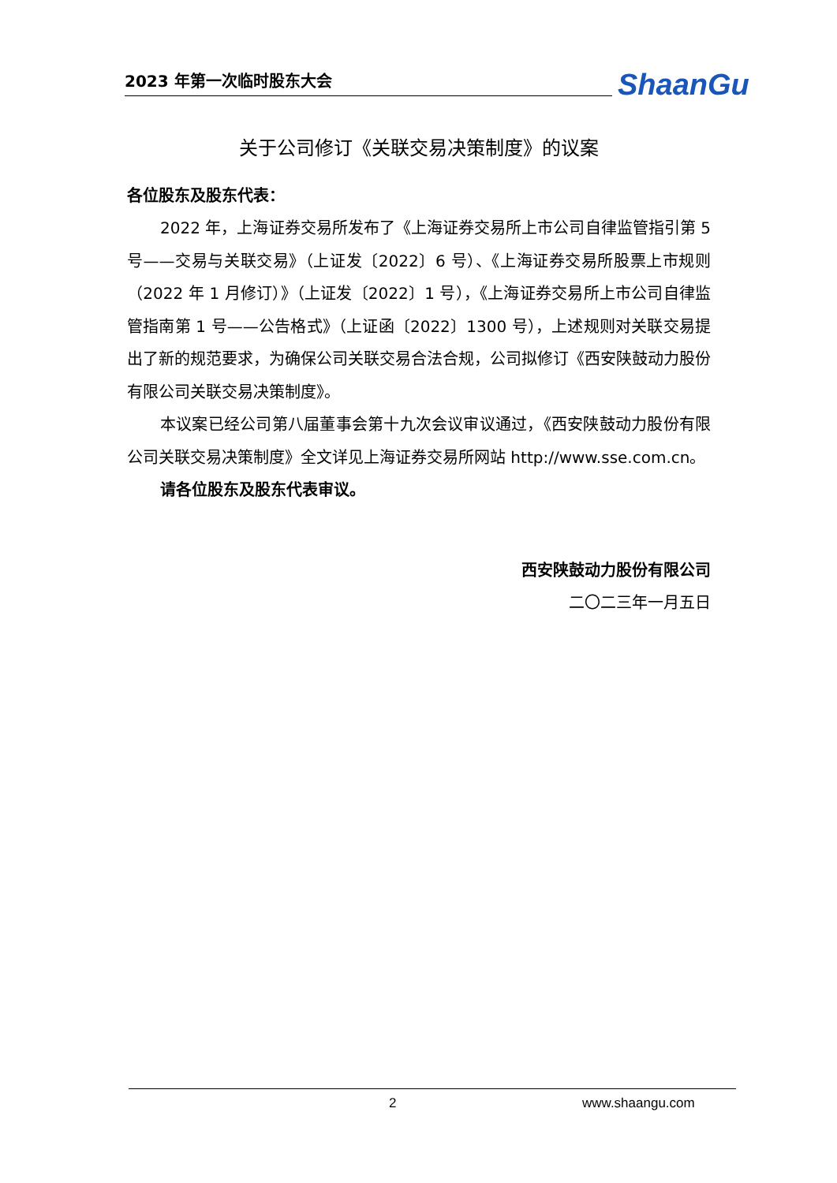2023 年第一次临时股东大会
ShaanGu
关于公司修订《关联交易决策制度》的议案
各位股东及股东代表：
2022 年，上海证券交易所发布了《上海证券交易所上市公司自律监管指引第 5 号——交易与关联交易》（上证发〔2022〕6 号）、《上海证券交易所股票上市规则（2022 年 1 月修订）》（上证发〔2022〕1 号），《上海证券交易所上市公司自律监管指南第 1 号——公告格式》（上证函〔2022〕1300 号），上述规则对关联交易提出了新的规范要求，为确保公司关联交易合法合规，公司拟修订《西安陕鼓动力股份有限公司关联交易决策制度》。
本议案已经公司第八届董事会第十九次会议审议通过，《西安陕鼓动力股份有限公司关联交易决策制度》全文详见上海证券交易所网站 http://www.sse.com.cn。
请各位股东及股东代表审议。
西安陕鼓动力股份有限公司
二〇二三年一月五日
2 www.shaangu.com